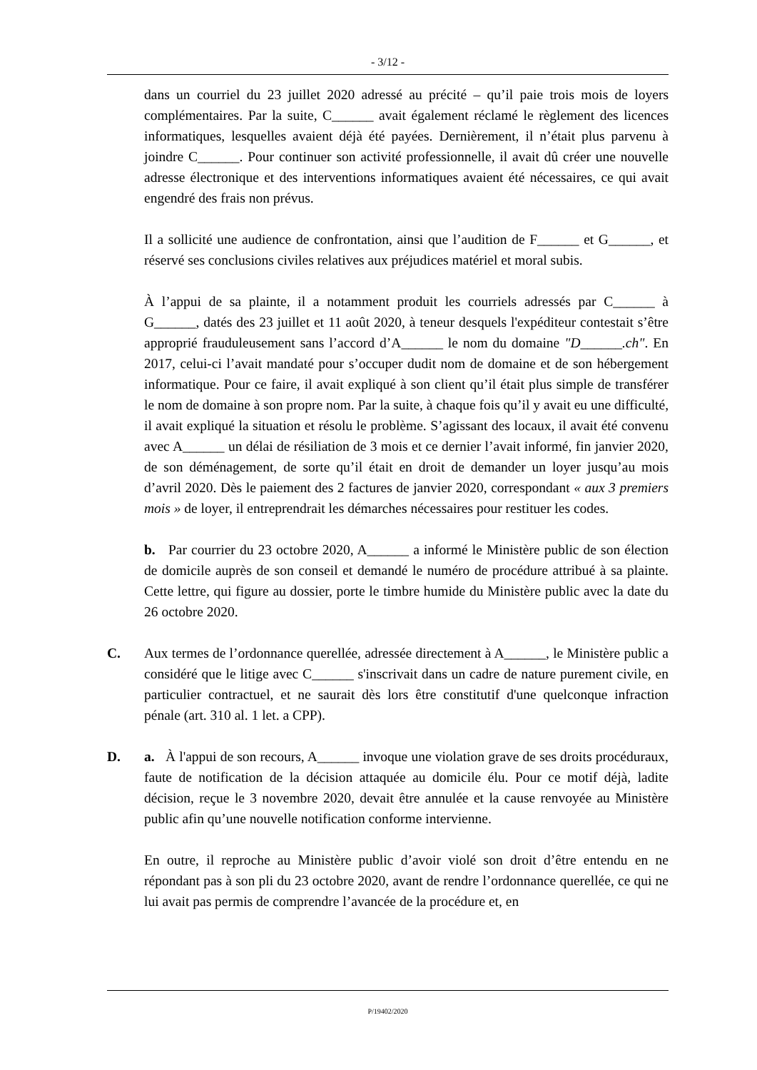- 3/12 -
dans un courriel du 23 juillet 2020 adressé au précité – qu’il paie trois mois de loyers complémentaires. Par la suite, C______ avait également réclamé le règlement des licences informatiques, lesquelles avaient déjà été payées. Dernièrement, il n’était plus parvenu à joindre C______. Pour continuer son activité professionnelle, il avait dû créer une nouvelle adresse électronique et des interventions informatiques avaient été nécessaires, ce qui avait engendré des frais non prévus.
Il a sollicité une audience de confrontation, ainsi que l’audition de F______ et G______, et réservé ses conclusions civiles relatives aux préjudices matériel et moral subis.
À l’appui de sa plainte, il a notamment produit les courriels adressés par C______ à G______, datés des 23 juillet et 11 août 2020, à teneur desquels l'expéditeur contestait s’être approprié frauduleusement sans l’accord d’A______ le nom du domaine "D______.ch". En 2017, celui-ci l’avait mandaté pour s’occuper dudit nom de domaine et de son hébergement informatique. Pour ce faire, il avait expliqué à son client qu’il était plus simple de transférer le nom de domaine à son propre nom. Par la suite, à chaque fois qu’il y avait eu une difficulté, il avait expliqué la situation et résolu le problème. S’agissant des locaux, il avait été convenu avec A______ un délai de résiliation de 3 mois et ce dernier l’avait informé, fin janvier 2020, de son déménagement, de sorte qu’il était en droit de demander un loyer jusqu’au mois d’avril 2020. Dès le paiement des 2 factures de janvier 2020, correspondant « aux 3 premiers mois » de loyer, il entreprendrait les démarches nécessaires pour restituer les codes.
b. Par courrier du 23 octobre 2020, A______ a informé le Ministère public de son élection de domicile auprès de son conseil et demandé le numéro de procédure attribué à sa plainte. Cette lettre, qui figure au dossier, porte le timbre humide du Ministère public avec la date du 26 octobre 2020.
C. Aux termes de l’ordonnance querellée, adressée directement à A______, le Ministère public a considéré que le litige avec C______ s'inscrivait dans un cadre de nature purement civile, en particulier contractuel, et ne saurait dès lors être constitutif d'une quelconque infraction pénale (art. 310 al. 1 let. a CPP).
D. a. À l'appui de son recours, A______ invoque une violation grave de ses droits procéduraux, faute de notification de la décision attaquée au domicile élu. Pour ce motif déjà, ladite décision, reçue le 3 novembre 2020, devait être annulée et la cause renvoyée au Ministère public afin qu’une nouvelle notification conforme intervienne.
En outre, il reproche au Ministère public d’avoir violé son droit d’être entendu en ne répondant pas à son pli du 23 octobre 2020, avant de rendre l’ordonnance querellée, ce qui ne lui avait pas permis de comprendre l’avancée de la procédure et, en
P/19402/2020